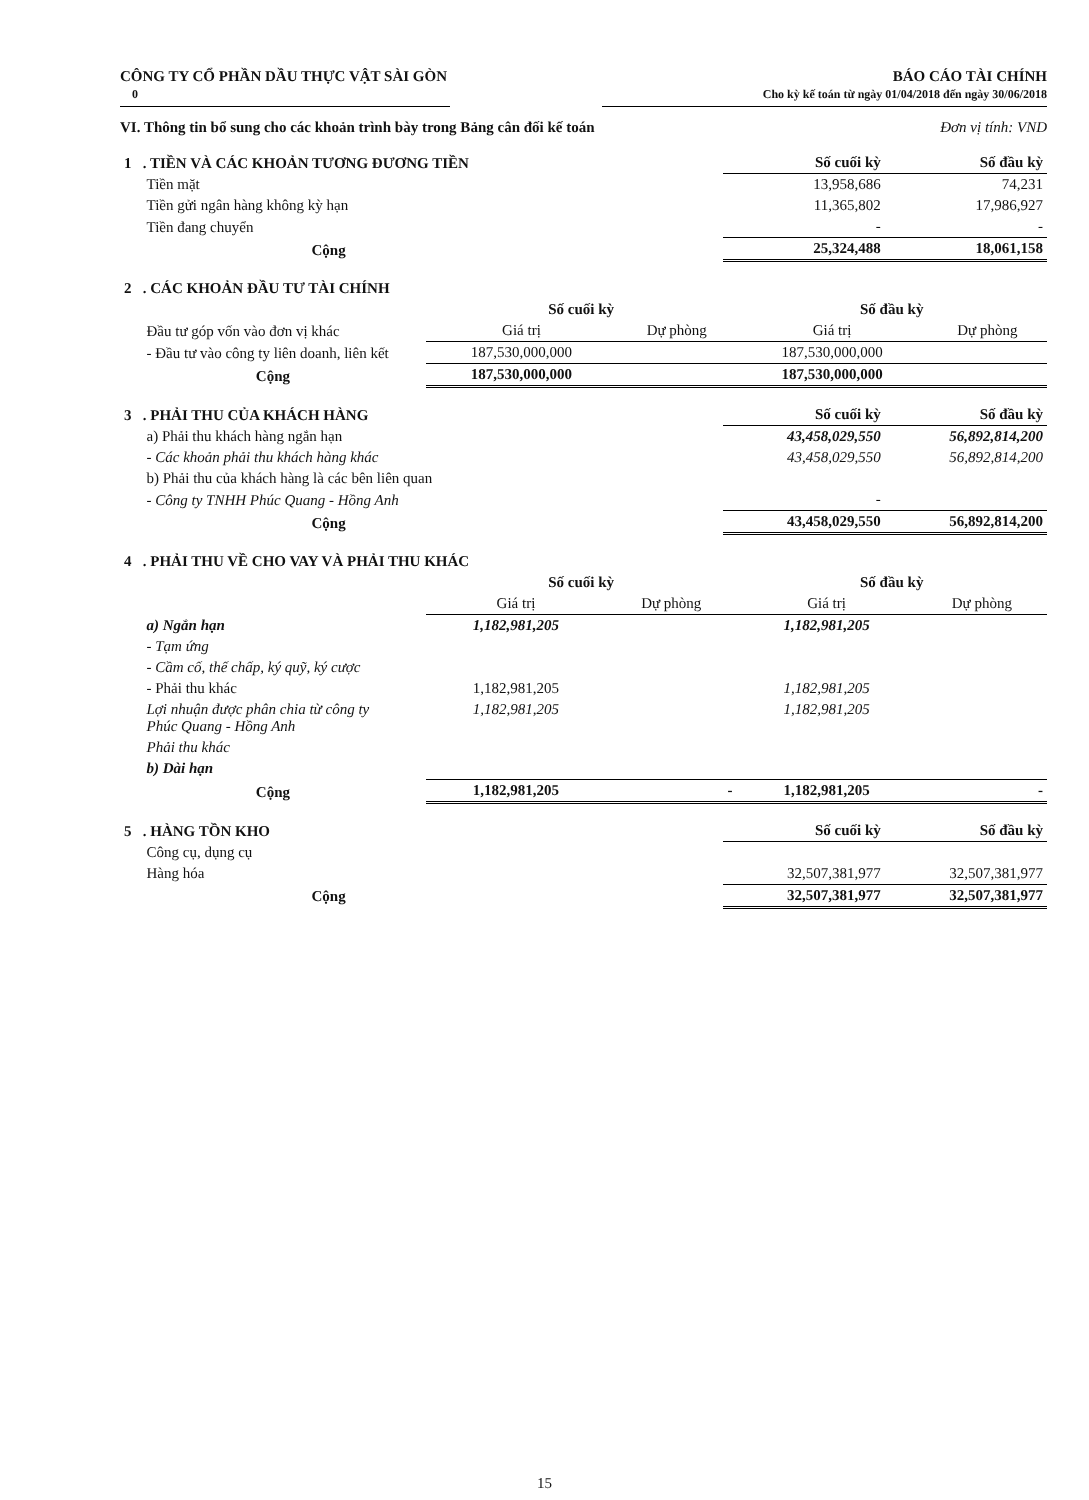CÔNG TY CỔ PHẦN DẦU THỰC VẬT SÀI GÒN
0
BÁO CÁO TÀI CHÍNH
Cho kỳ kế toán từ ngày 01/04/2018 đến ngày 30/06/2018
VI. Thông tin bổ sung cho các khoản trình bày trong Bảng cân đối kế toán Đơn vị tính: VND
| 1 . TIỀN VÀ CÁC KHOẢN TƯƠNG ĐƯƠNG TIỀN | | Số cuối kỳ | Số đầu kỳ |
| Tiền mặt | | 13,958,686 | 74,231 |
| Tiền gửi ngân hàng không kỳ hạn | | 11,365,802 | 17,986,927 |
| Tiền đang chuyển | | - | - |
| Cộng | | 25,324,488 | 18,061,158 |
| 2 . CÁC KHOẢN ĐẦU TƯ TÀI CHÍNH | | | | |
| | Số cuối kỳ | | Số đầu kỳ | |
| Đầu tư góp vốn vào đơn vị khác | Giá trị | Dự phòng | Giá trị | Dự phòng |
| - Đầu tư vào công ty liên doanh, liên kết | 187,530,000,000 | | 187,530,000,000 | |
| Cộng | 187,530,000,000 | | 187,530,000,000 | |
| 3 . PHẢI THU CỦA KHÁCH HÀNG | | Số cuối kỳ | Số đầu kỳ |
| a) Phải thu khách hàng ngắn hạn | | 43,458,029,550 | 56,892,814,200 |
| - Các khoản phải thu khách hàng khác | | 43,458,029,550 | 56,892,814,200 |
| b) Phải thu của khách hàng là các bên liên quan | | | |
| - Công ty TNHH Phúc Quang - Hồng Anh | | - | |
| Cộng | | 43,458,029,550 | 56,892,814,200 |
| 4 . PHẢI THU VỀ CHO VAY VÀ PHẢI THU KHÁC | | | | |
| | Số cuối kỳ | | Số đầu kỳ | |
| | Giá trị | Dự phòng | Giá trị | Dự phòng |
| a) Ngắn hạn | 1,182,981,205 | | 1,182,981,205 | |
| - Tạm ứng | | | | |
| - Cầm cố, thế chấp, ký quỹ, ký cược | | | | |
| - Phải thu khác | 1,182,981,205 | | 1,182,981,205 | |
| Lợi nhuận được phân chia từ công ty Phúc Quang - Hồng Anh | 1,182,981,205 | | 1,182,981,205 | |
| Phải thu khác | | | | |
| b) Dài hạn | | | | |
| Cộng | 1,182,981,205 | - | 1,182,981,205 | - |
| 5 . HÀNG TỒN KHO | | Số cuối kỳ | Số đầu kỳ |
| Công cụ, dụng cụ | | | |
| Hàng hóa | | 32,507,381,977 | 32,507,381,977 |
| Cộng | | 32,507,381,977 | 32,507,381,977 |
15